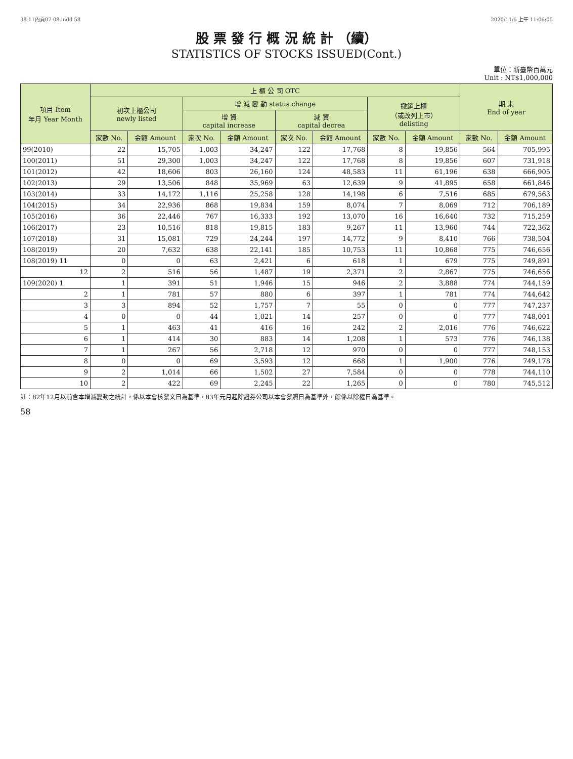38-11內頁07-08.indd 58 2020/11/6 上午 11:06:05
股 票 發 行 概 況 統 計 （續）
STATISTICS OF STOCKS ISSUED(Cont.)
單位：新臺幣百萬元
Unit : NT$1,000,000
| 項目 Item 年月 Year Month | 上 櫃 公 司 OTC | | | | | | | | 期 末 End of year | |
| --- | --- | --- | --- | --- | --- | --- | --- | --- | --- | --- |
| | 初次上櫃公司 newly listed | | 增 減 變 動 status change | | | | 撤銷上櫃 （或改列上市） delisting | | | |
| | | | 增 資 capital increase | | 減 資 capital decrea | | | | | |
| | 家數 No. | 金額 Amount | 家次 No. | 金額 Amount | 家次 No. | 金額 Amount | 家數 No. | 金額 Amount | 家數 No. | 金額 Amount |
| 99(2010) | 22 | 15,705 | 1,003 | 34,247 | 122 | 17,768 | 8 | 19,856 | 564 | 705,995 |
| 100(2011) | 51 | 29,300 | 1,003 | 34,247 | 122 | 17,768 | 8 | 19,856 | 607 | 731,918 |
| 101(2012) | 42 | 18,606 | 803 | 26,160 | 124 | 48,583 | 11 | 61,196 | 638 | 666,905 |
| 102(2013) | 29 | 13,506 | 848 | 35,969 | 63 | 12,639 | 9 | 41,895 | 658 | 661,846 |
| 103(2014) | 33 | 14,172 | 1,116 | 25,258 | 128 | 14,198 | 6 | 7,516 | 685 | 679,563 |
| 104(2015) | 34 | 22,936 | 868 | 19,834 | 159 | 8,074 | 7 | 8,069 | 712 | 706,189 |
| 105(2016) | 36 | 22,446 | 767 | 16,333 | 192 | 13,070 | 16 | 16,640 | 732 | 715,259 |
| 106(2017) | 23 | 10,516 | 818 | 19,815 | 183 | 9,267 | 11 | 13,960 | 744 | 722,362 |
| 107(2018) | 31 | 15,081 | 729 | 24,244 | 197 | 14,772 | 9 | 8,410 | 766 | 738,504 |
| 108(2019) | 20 | 7,632 | 638 | 22,141 | 185 | 10,753 | 11 | 10,868 | 775 | 746,656 |
| 108(2019) 11 | 0 | 0 | 63 | 2,421 | 6 | 618 | 1 | 679 | 775 | 749,891 |
| 12 | 2 | 516 | 56 | 1,487 | 19 | 2,371 | 2 | 2,867 | 775 | 746,656 |
| 109(2020) 1 | 1 | 391 | 51 | 1,946 | 15 | 946 | 2 | 3,888 | 774 | 744,159 |
| 2 | 1 | 781 | 57 | 880 | 6 | 397 | 1 | 781 | 774 | 744,642 |
| 3 | 3 | 894 | 52 | 1,757 | 7 | 55 | 0 | 0 | 777 | 747,237 |
| 4 | 0 | 0 | 44 | 1,021 | 14 | 257 | 0 | 0 | 777 | 748,001 |
| 5 | 1 | 463 | 41 | 416 | 16 | 242 | 2 | 2,016 | 776 | 746,622 |
| 6 | 1 | 414 | 30 | 883 | 14 | 1,208 | 1 | 573 | 776 | 746,138 |
| 7 | 1 | 267 | 56 | 2,718 | 12 | 970 | 0 | 0 | 777 | 748,153 |
| 8 | 0 | 0 | 69 | 3,593 | 12 | 668 | 1 | 1,900 | 776 | 749,178 |
| 9 | 2 | 1,014 | 66 | 1,502 | 27 | 7,584 | 0 | 0 | 778 | 744,110 |
| 10 | 2 | 422 | 69 | 2,245 | 22 | 1,265 | 0 | 0 | 780 | 745,512 |
註：82年12月以前含本增減變動之統計，係以本會核發文日為基準，83年元月起除證券公司以本會發照日為基準外，餘係以除權日為基準。
58